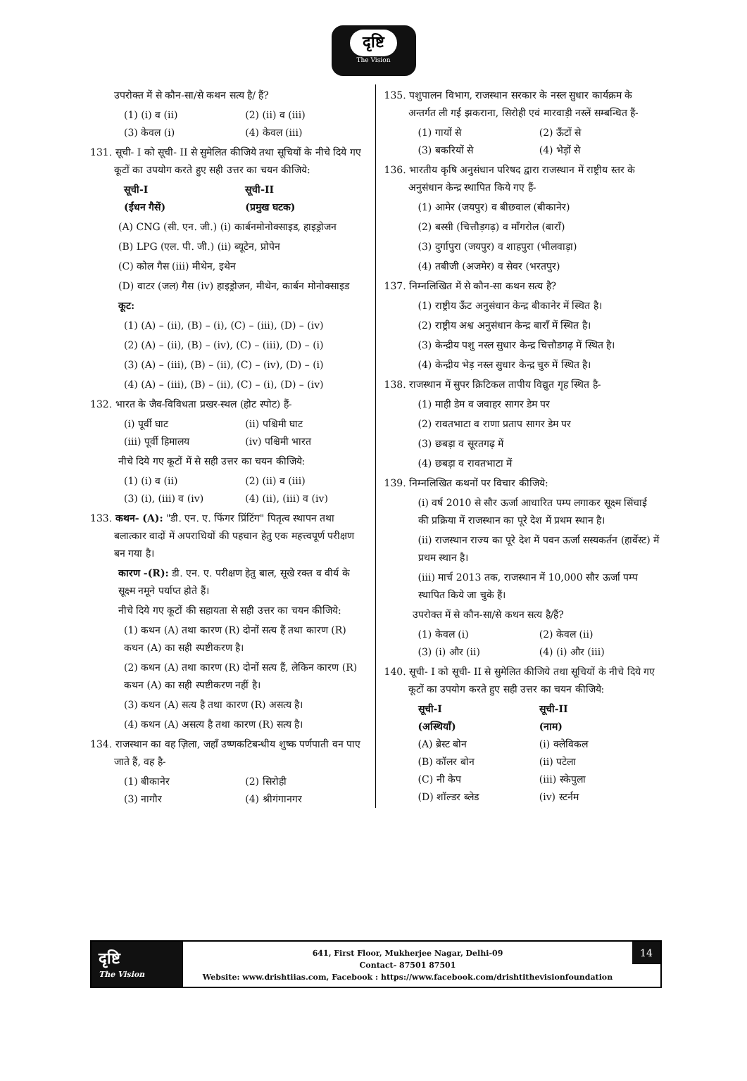दृष्टि
The Vision
उपरोक्त में से कौन-सा/से कथन सत्य है/ हैं?
(1) (i) व (ii) (2) (ii) व (iii) (3) केवल (i) (4) केवल (iii)
131. सूची- I को सूची- II से सुमेलित कीजिये तथा सूचियों के नीचे दिये गए कूटों का उपयोग करते हुए सही उत्तर का चयन कीजिये:
सूची-I
(ईंधन गैसें) सूची-II
(प्रमुख घटक)
(A) CNG (सी. एन. जी.) (i) कार्बनमोनोक्साइड, हाइड्रोजन
(B) LPG (एल. पी. जी.) (ii) ब्यूटेन, प्रोपेन
(C) कोल गैस (iii) मीथेन, इथेन
(D) वाटर (जल) गैस (iv) हाइड्रोजन, मीथेन, कार्बन मोनोक्साइड
कूट:
(1) (A) – (ii), (B) – (i), (C) – (iii), (D) – (iv)
(2) (A) – (ii), (B) – (iv), (C) – (iii), (D) – (i)
(3) (A) – (iii), (B) – (ii), (C) – (iv), (D) – (i)
(4) (A) – (iii), (B) – (ii), (C) – (i), (D) – (iv)
132. भारत के जैव-विविधता प्रखर-स्थल (होट स्पोट) हैं-
(i) पूर्वी घाट (ii) पश्चिमी घाट (iii) पूर्वी हिमालय (iv) पश्चिमी भारत
नीचे दिये गए कूटों में से सही उत्तर का चयन कीजिये:
(1) (i) व (ii) (2) (ii) व (iii) (3) (i), (iii) व (iv) (4) (ii), (iii) व (iv)
133. कथन- (A): "डी. एन. ए. फिंगर प्रिंटिंग" पितृत्व स्थापन तथा बलात्कार वादों में अपराधियों की पहचान हेतु एक महत्त्वपूर्ण परीक्षण बन गया है।
कारण -(R): डी. एन. ए. परीक्षण हेतु बाल, सूखे रक्त व वीर्य के सूक्ष्म नमूने पर्याप्त होते हैं।
नीचे दिये गए कूटों की सहायता से सही उत्तर का चयन कीजिये:
(1) कथन (A) तथा कारण (R) दोनों सत्य हैं तथा कारण (R) कथन (A) का सही स्पष्टीकरण है।
(2) कथन (A) तथा कारण (R) दोनों सत्य हैं, लेकिन कारण (R) कथन (A) का सही स्पष्टीकरण नहीं है।
(3) कथन (A) सत्य है तथा कारण (R) असत्य है।
(4) कथन (A) असत्य है तथा कारण (R) सत्य है।
134. राजस्थान का वह ज़िला, जहाँ उष्णकटिबन्धीय शुष्क पर्णपाती वन पाए जाते हैं, वह है-
(1) बीकानेर (2) सिरोही (3) नागौर (4) श्रीगंगानगर
135. पशुपालन विभाग, राजस्थान सरकार के नस्ल सुधार कार्यक्रम के अन्तर्गत ली गई झकराना, सिरोही एवं मारवाड़ी नस्लें सम्बन्धित हैं-
(1) गायों से (2) ऊँटों से (3) बकरियों से (4) भेड़ों से
136. भारतीय कृषि अनुसंधान परिषद द्वारा राजस्थान में राष्ट्रीय स्तर के अनुसंधान केन्द्र स्थापित किये गए हैं-
(1) आमेर (जयपुर) व बीछवाल (बीकानेर)
(2) बस्सी (चित्तौड़गढ़) व माँगरोल (बाराँ)
(3) दुर्गापुरा (जयपुर) व शाहपुरा (भीलवाड़ा)
(4) तबीजी (अजमेर) व सेवर (भरतपुर)
137. निम्नलिखित में से कौन-सा कथन सत्य है?
(1) राष्ट्रीय ऊँट अनुसंधान केन्द्र बीकानेर में स्थित है।
(2) राष्ट्रीय अश्व अनुसंधान केन्द्र बाराँ में स्थित है।
(3) केन्द्रीय पशु नस्ल सुधार केन्द्र चित्तौडगढ़ में स्थित है।
(4) केन्द्रीय भेड़ नस्ल सुधार केन्द्र चुरु में स्थित है।
138. राजस्थान में सुपर क्रिटिकल तापीय विद्युत गृह स्थित है-
(1) माही डेम व जवाहर सागर डेम पर
(2) रावतभाटा व राणा प्रताप सागर डेम पर
(3) छबड़ा व सूरतगढ़ में
(4) छबड़ा व रावतभाटा में
139. निम्नलिखित कथनों पर विचार कीजिये:
(i) वर्ष 2010 से सौर ऊर्जा आधारित पम्प लगाकर सूक्ष्म सिंचाई की प्रक्रिया में राजस्थान का पूरे देश में प्रथम स्थान है।
(ii) राजस्थान राज्य का पूरे देश में पवन ऊर्जा सस्यकर्तन (हार्वेस्ट) में प्रथम स्थान है।
(iii) मार्च 2013 तक, राजस्थान में 10,000 सौर ऊर्जा पम्प स्थापित किये जा चुके हैं।
उपरोक्त में से कौन-सा/से कथन सत्य है/हैं?
(1) केवल (i) (2) केवल (ii) (3) (i) और (ii) (4) (i) और (iii)
140. सूची- I को सूची- II से सुमेलित कीजिये तथा सूचियों के नीचे दिये गए कूटों का उपयोग करते हुए सही उत्तर का चयन कीजिये:
सूची-I
(अस्थियाँ) सूची-II
(नाम)
(A) ब्रेस्ट बोन (i) क्लेविकल (B) कॉलर बोन (ii) पटेला (C) नी केप (iii) स्केपुला (D) शॉल्डर ब्लेड (iv) स्टर्नम
दृष्टि
The Vision
641, First Floor, Mukherjee Nagar, Delhi-09
Contact- 87501 87501
Website: www.drishtiias.com, Facebook : https://www.facebook.com/drishtithevisionfoundation
14